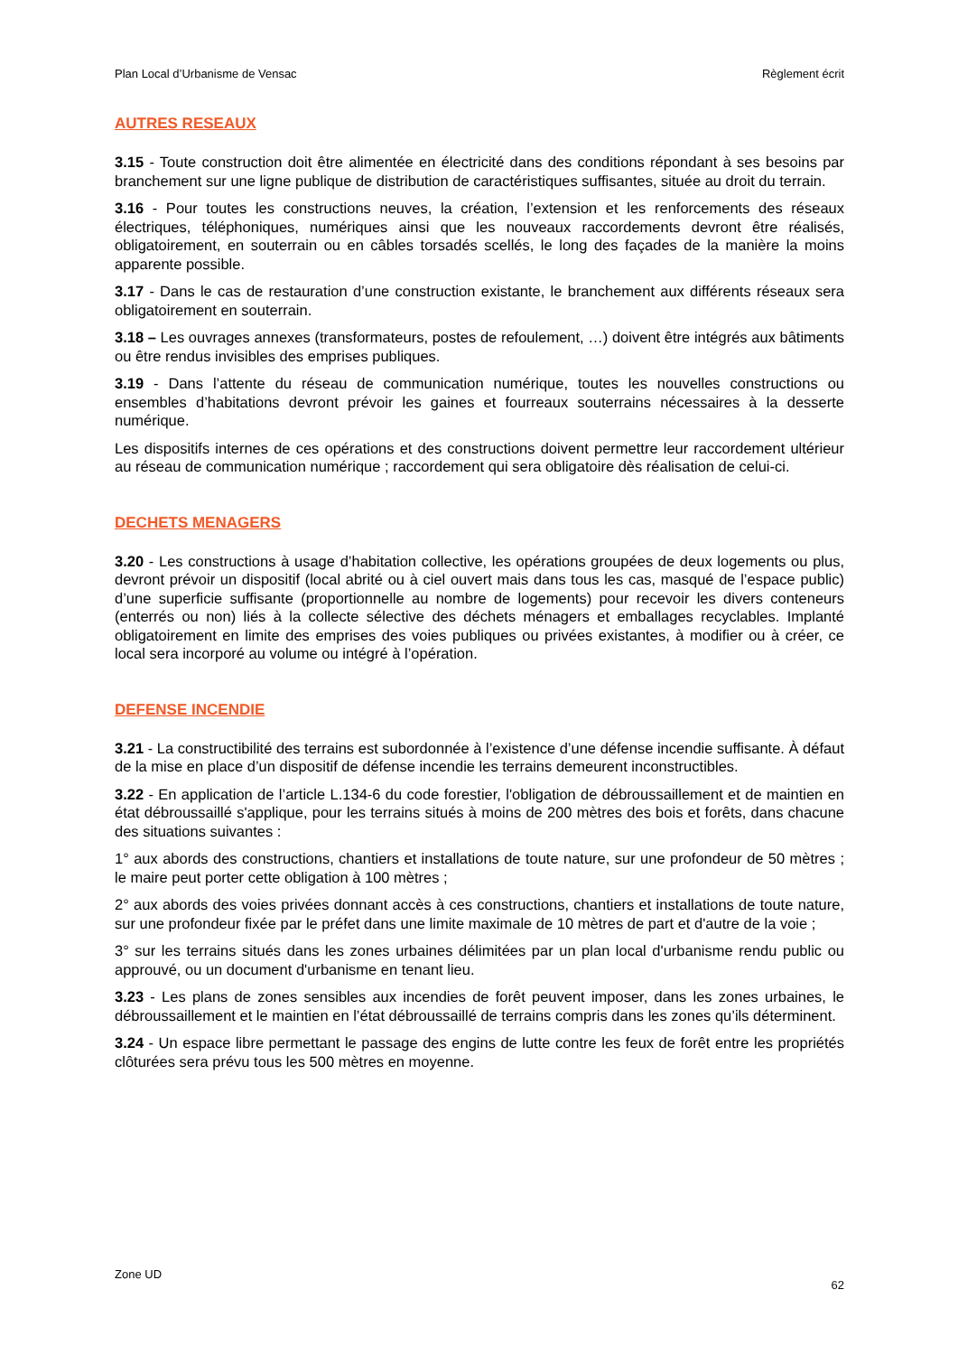Plan Local d’Urbanisme de Vensac Règlement écrit
AUTRES RESEAUX
3.15 - Toute construction doit être alimentée en électricité dans des conditions répondant à ses besoins par branchement sur une ligne publique de distribution de caractéristiques suffisantes, située au droit du terrain.
3.16 - Pour toutes les constructions neuves, la création, l’extension et les renforcements des réseaux électriques, téléphoniques, numériques ainsi que les nouveaux raccordements devront être réalisés, obligatoirement, en souterrain ou en câbles torsadés scellés, le long des façades de la manière la moins apparente possible.
3.17 - Dans le cas de restauration d’une construction existante, le branchement aux différents réseaux sera obligatoirement en souterrain.
3.18 – Les ouvrages annexes (transformateurs, postes de refoulement, …) doivent être intégrés aux bâtiments ou être rendus invisibles des emprises publiques.
3.19 - Dans l’attente du réseau de communication numérique, toutes les nouvelles constructions ou ensembles d’habitations devront prévoir les gaines et fourreaux souterrains nécessaires à la desserte numérique.
Les dispositifs internes de ces opérations et des constructions doivent permettre leur raccordement ultérieur au réseau de communication numérique ; raccordement qui sera obligatoire dès réalisation de celui-ci.
DECHETS MENAGERS
3.20 - Les constructions à usage d’habitation collective, les opérations groupées de deux logements ou plus, devront prévoir un dispositif (local abrité ou à ciel ouvert mais dans tous les cas, masqué de l’espace public) d’une superficie suffisante (proportionnelle au nombre de logements) pour recevoir les divers conteneurs (enterrés ou non) liés à la collecte sélective des déchets ménagers et emballages recyclables. Implanté obligatoirement en limite des emprises des voies publiques ou privées existantes, à modifier ou à créer, ce local sera incorporé au volume ou intégré à l’opération.
DEFENSE INCENDIE
3.21 - La constructibilité des terrains est subordonnée à l’existence d’une défense incendie suffisante. À défaut de la mise en place d’un dispositif de défense incendie les terrains demeurent inconstructibles.
3.22 - En application de l’article L.134-6 du code forestier, l'obligation de débroussaillement et de maintien en état débroussaillé s'applique, pour les terrains situés à moins de 200 mètres des bois et forêts, dans chacune des situations suivantes :
1° aux abords des constructions, chantiers et installations de toute nature, sur une profondeur de 50 mètres ; le maire peut porter cette obligation à 100 mètres ;
2° aux abords des voies privées donnant accès à ces constructions, chantiers et installations de toute nature, sur une profondeur fixée par le préfet dans une limite maximale de 10 mètres de part et d'autre de la voie ;
3° sur les terrains situés dans les zones urbaines délimitées par un plan local d'urbanisme rendu public ou approuvé, ou un document d'urbanisme en tenant lieu.
3.23 - Les plans de zones sensibles aux incendies de forêt peuvent imposer, dans les zones urbaines, le débroussaillement et le maintien en l’état débroussaillé de terrains compris dans les zones qu’ils déterminent.
3.24 - Un espace libre permettant le passage des engins de lutte contre les feux de forêt entre les propriétés clôturées sera prévu tous les 500 mètres en moyenne.
Zone UD 62